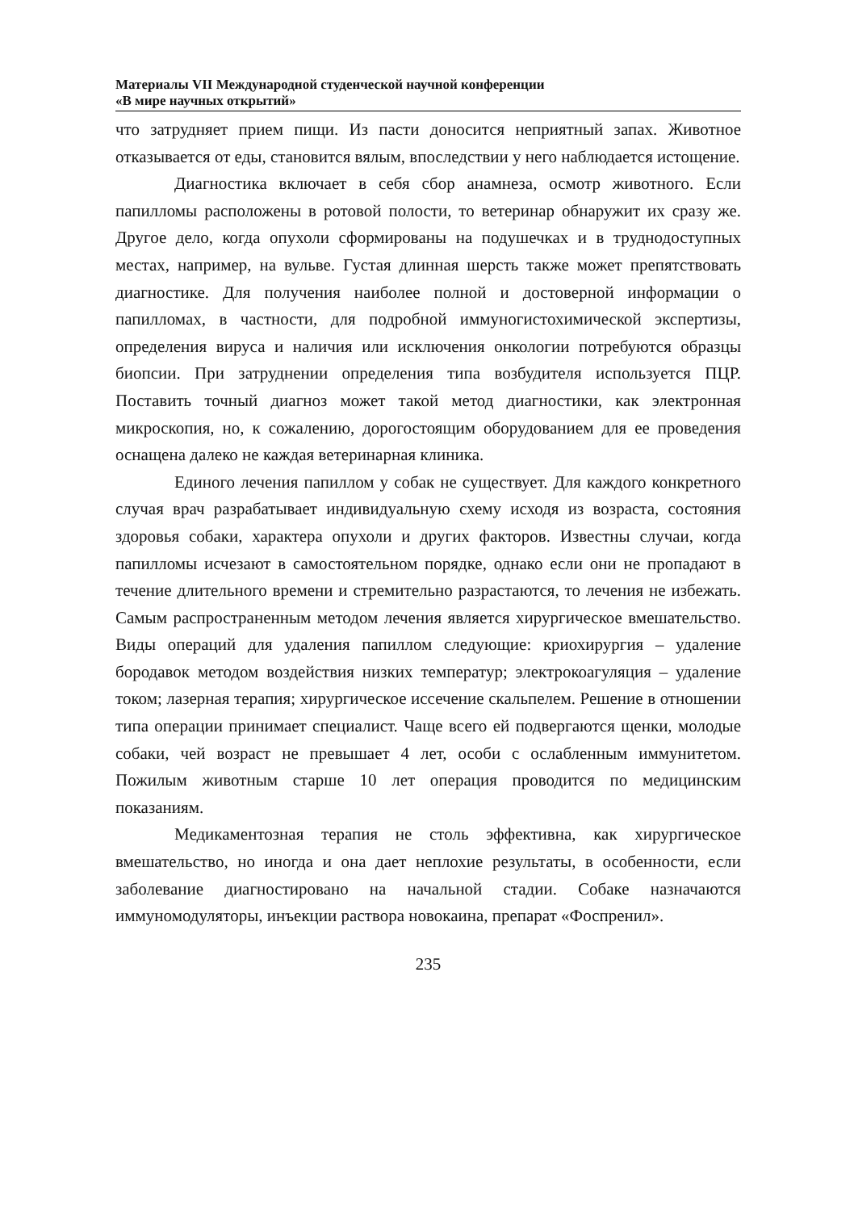Материалы VII Международной студенческой научной конференции
«В мире научных открытий»
что затрудняет прием пищи. Из пасти доносится неприятный запах. Животное отказывается от еды, становится вялым, впоследствии у него наблюдается истощение.
Диагностика включает в себя сбор анамнеза, осмотр животного. Если папилломы расположены в ротовой полости, то ветеринар обнаружит их сразу же. Другое дело, когда опухоли сформированы на подушечках и в труднодоступных местах, например, на вульве. Густая длинная шерсть также может препятствовать диагностике. Для получения наиболее полной и достоверной информации о папилломах, в частности, для подробной иммуногистохимической экспертизы, определения вируса и наличия или исключения онкологии потребуются образцы биопсии. При затруднении определения типа возбудителя используется ПЦР. Поставить точный диагноз может такой метод диагностики, как электронная микроскопия, но, к сожалению, дорогостоящим оборудованием для ее проведения оснащена далеко не каждая ветеринарная клиника.
Единого лечения папиллом у собак не существует. Для каждого конкретного случая врач разрабатывает индивидуальную схему исходя из возраста, состояния здоровья собаки, характера опухоли и других факторов. Известны случаи, когда папилломы исчезают в самостоятельном порядке, однако если они не пропадают в течение длительного времени и стремительно разрастаются, то лечения не избежать. Самым распространенным методом лечения является хирургическое вмешательство. Виды операций для удаления папиллом следующие: криохирургия – удаление бородавок методом воздействия низких температур; электрокоагуляция – удаление током; лазерная терапия; хирургическое иссечение скальпелем. Решение в отношении типа операции принимает специалист. Чаще всего ей подвергаются щенки, молодые собаки, чей возраст не превышает 4 лет, особи с ослабленным иммунитетом. Пожилым животным старше 10 лет операция проводится по медицинским показаниям.
Медикаментозная терапия не столь эффективна, как хирургическое вмешательство, но иногда и она дает неплохие результаты, в особенности, если заболевание диагностировано на начальной стадии. Собаке назначаются иммуномодуляторы, инъекции раствора новокаина, препарат «Фоспренил».
235